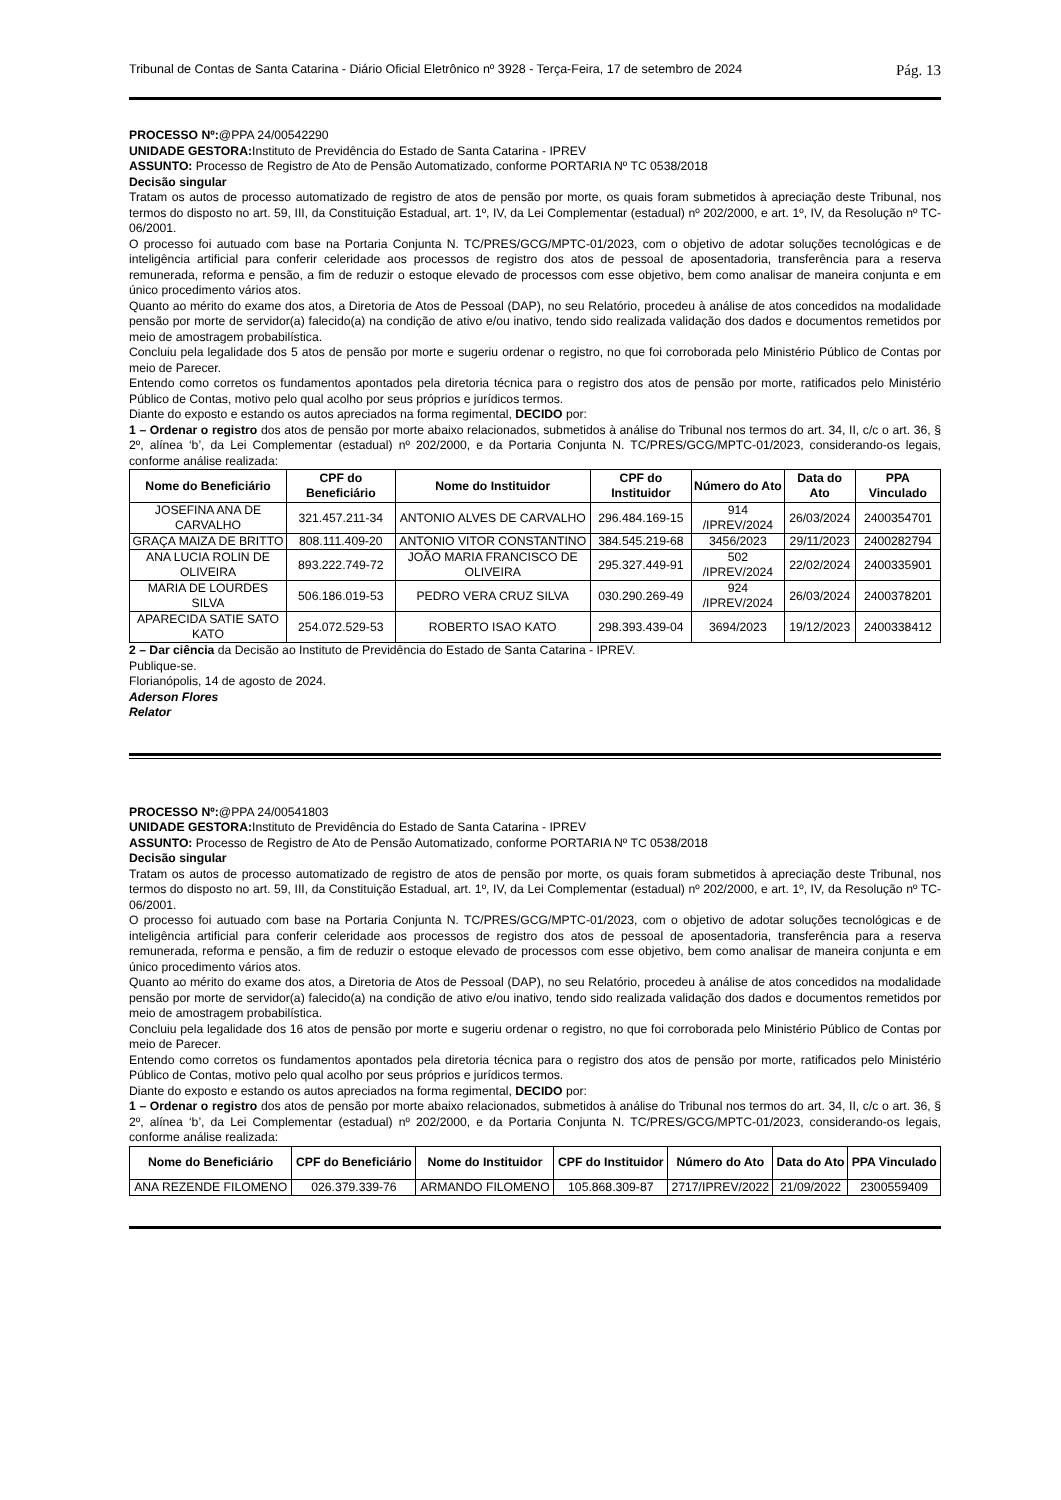Tribunal de Contas de Santa Catarina - Diário Oficial Eletrônico nº 3928 - Terça-Feira, 17 de setembro de 2024 Pág. 13
PROCESSO Nº:@PPA 24/00542290
UNIDADE GESTORA: Instituto de Previdência do Estado de Santa Catarina - IPREV
ASSUNTO: Processo de Registro de Ato de Pensão Automatizado, conforme PORTARIA Nº TC 0538/2018
Decisão singular
Tratam os autos de processo automatizado de registro de atos de pensão por morte, os quais foram submetidos à apreciação deste Tribunal, nos termos do disposto no art. 59, III, da Constituição Estadual, art. 1º, IV, da Lei Complementar (estadual) nº 202/2000, e art. 1º, IV, da Resolução nº TC-06/2001.
O processo foi autuado com base na Portaria Conjunta N. TC/PRES/GCG/MPTC-01/2023, com o objetivo de adotar soluções tecnológicas e de inteligência artificial para conferir celeridade aos processos de registro dos atos de pessoal de aposentadoria, transferência para a reserva remunerada, reforma e pensão, a fim de reduzir o estoque elevado de processos com esse objetivo, bem como analisar de maneira conjunta e em único procedimento vários atos.
Quanto ao mérito do exame dos atos, a Diretoria de Atos de Pessoal (DAP), no seu Relatório, procedeu à análise de atos concedidos na modalidade pensão por morte de servidor(a) falecido(a) na condição de ativo e/ou inativo, tendo sido realizada validação dos dados e documentos remetidos por meio de amostragem probabilística.
Concluiu pela legalidade dos 5 atos de pensão por morte e sugeriu ordenar o registro, no que foi corroborada pelo Ministério Público de Contas por meio de Parecer.
Entendo como corretos os fundamentos apontados pela diretoria técnica para o registro dos atos de pensão por morte, ratificados pelo Ministério Público de Contas, motivo pelo qual acolho por seus próprios e jurídicos termos.
Diante do exposto e estando os autos apreciados na forma regimental, DECIDO por:
1 – Ordenar o registro dos atos de pensão por morte abaixo relacionados, submetidos à análise do Tribunal nos termos do art. 34, II, c/c o art. 36, § 2º, alínea ‘b’, da Lei Complementar (estadual) nº 202/2000, e da Portaria Conjunta N. TC/PRES/GCG/MPTC-01/2023, considerando-os legais, conforme análise realizada:
| Nome do Beneficiário | CPF do Beneficiário | Nome do Instituidor | CPF do Instituidor | Número do Ato | Data do Ato | PPA Vinculado |
| --- | --- | --- | --- | --- | --- | --- |
| JOSEFINA ANA DE CARVALHO | 321.457.211-34 | ANTONIO ALVES DE CARVALHO | 296.484.169-15 | 914 /IPREV/2024 | 26/03/2024 | 2400354701 |
| GRAÇA MAIZA DE BRITTO | 808.111.409-20 | ANTONIO VITOR CONSTANTINO | 384.545.219-68 | 3456/2023 | 29/11/2023 | 2400282794 |
| ANA LUCIA ROLIN DE OLIVEIRA | 893.222.749-72 | JOÃO MARIA FRANCISCO DE OLIVEIRA | 295.327.449-91 | 502 /IPREV/2024 | 22/02/2024 | 2400335901 |
| MARIA DE LOURDES SILVA | 506.186.019-53 | PEDRO VERA CRUZ SILVA | 030.290.269-49 | 924 /IPREV/2024 | 26/03/2024 | 2400378201 |
| APARECIDA SATIE SATO KATO | 254.072.529-53 | ROBERTO ISAO KATO | 298.393.439-04 | 3694/2023 | 19/12/2023 | 2400338412 |
2 – Dar ciência da Decisão ao Instituto de Previdência do Estado de Santa Catarina - IPREV.
Publique-se.
Florianópolis, 14 de agosto de 2024.
Aderson Flores
Relator
PROCESSO Nº:@PPA 24/00541803
UNIDADE GESTORA: Instituto de Previdência do Estado de Santa Catarina - IPREV
ASSUNTO: Processo de Registro de Ato de Pensão Automatizado, conforme PORTARIA Nº TC 0538/2018
Decisão singular
Tratam os autos de processo automatizado de registro de atos de pensão por morte, os quais foram submetidos à apreciação deste Tribunal, nos termos do disposto no art. 59, III, da Constituição Estadual, art. 1º, IV, da Lei Complementar (estadual) nº 202/2000, e art. 1º, IV, da Resolução nº TC-06/2001.
O processo foi autuado com base na Portaria Conjunta N. TC/PRES/GCG/MPTC-01/2023, com o objetivo de adotar soluções tecnológicas e de inteligência artificial para conferir celeridade aos processos de registro dos atos de pessoal de aposentadoria, transferência para a reserva remunerada, reforma e pensão, a fim de reduzir o estoque elevado de processos com esse objetivo, bem como analisar de maneira conjunta e em único procedimento vários atos.
Quanto ao mérito do exame dos atos, a Diretoria de Atos de Pessoal (DAP), no seu Relatório, procedeu à análise de atos concedidos na modalidade pensão por morte de servidor(a) falecido(a) na condição de ativo e/ou inativo, tendo sido realizada validação dos dados e documentos remetidos por meio de amostragem probabilística.
Concluiu pela legalidade dos 16 atos de pensão por morte e sugeriu ordenar o registro, no que foi corroborada pelo Ministério Público de Contas por meio de Parecer.
Entendo como corretos os fundamentos apontados pela diretoria técnica para o registro dos atos de pensão por morte, ratificados pelo Ministério Público de Contas, motivo pelo qual acolho por seus próprios e jurídicos termos.
Diante do exposto e estando os autos apreciados na forma regimental, DECIDO por:
1 – Ordenar o registro dos atos de pensão por morte abaixo relacionados, submetidos à análise do Tribunal nos termos do art. 34, II, c/c o art. 36, § 2º, alínea ‘b’, da Lei Complementar (estadual) nº 202/2000, e da Portaria Conjunta N. TC/PRES/GCG/MPTC-01/2023, considerando-os legais, conforme análise realizada:
| Nome do Beneficiário | CPF do Beneficiário | Nome do Instituidor | CPF do Instituidor | Número do Ato | Data do Ato | PPA Vinculado |
| --- | --- | --- | --- | --- | --- | --- |
| ANA REZENDE FILOMENO | 026.379.339-76 | ARMANDO FILOMENO | 105.868.309-87 | 2717/IPREV/2022 | 21/09/2022 | 2300559409 |